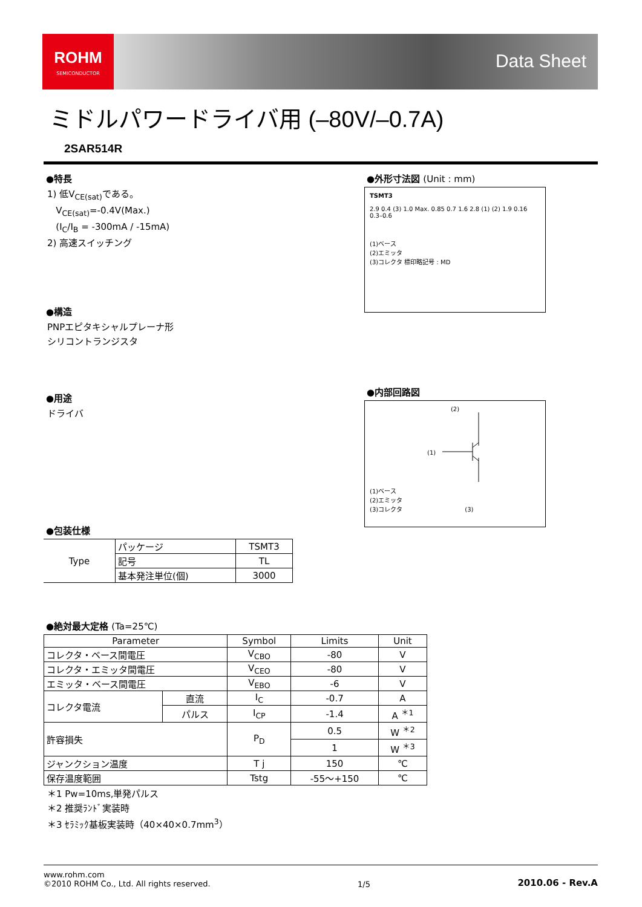ROHM
SEMICONDUCTOR
Data Sheet
ミドルパワードライバ用 (–80V/–0.7A)
2SAR514R
●特長
1) 低V<sub>CE(sat)</sub>である。
V<sub>CE(sat)</sub>=-0.4V(Max.)
(I<sub>C</sub>/I<sub>B</sub> = -300mA / -15mA)
2) 高速スイッチング
●構造
PNPエピタキシャルプレーナ形
シリコントランジスタ
●用途
ドライバ
●包装仕様
| Type | パッケージ | TSMT3 |
| | 記号 | TL |
| | 基本発注単位(個) | 3000 |
●外形寸法図 (Unit : mm)
TSMT3
2.9 0.4 (3) 1.0 Max. 0.85 0.7 1.6 2.8 (1) (2) 1.9 0.16 0.3–0.6
(1)ベース
(2)エミッタ
(3)コレクタ 標印略記号 : MD
●内部回路図
(2)
(1)
(1)ベース
(2)エミッタ
(3)コレクタ (3)
●絶対最大定格 (Ta=25℃)
| Parameter | | Symbol | Limits | Unit |
| --- | --- | --- | --- | --- |
| コレクタ・ベース間電圧 | | V<sub>CBO</sub> | -80 | V |
| コレクタ・エミッタ間電圧 | | V<sub>CEO</sub> | -80 | V |
| エミッタ・ベース間電圧 | | V<sub>EBO</sub> | -6 | V |
| コレクタ電流 | 直流 | I<sub>C</sub> | -0.7 | A |
| | パルス | I<sub>CP</sub> | -1.4 | A <sup>＊1</sup> |
| 許容損失 | | P<sub>D</sub> | 0.5 | W <sup>＊2</sup> |
| | | | 1 | W <sup>＊3</sup> |
| ジャンクション温度 | | T j | 150 | ℃ |
| 保存温度範囲 | | Tstg | -55～+150 | ℃ |
＊1 Pw=10ms,単発パルス
＊2 推奨ﾗﾝﾄﾞ実装時
＊3 ｾﾗﾐｯｸ基板実装時（40×40×0.7mm<sup>3</sup>）
www.rohm.com
©2010 ROHM Co., Ltd. All rights reserved.
1/5
2010.06 - Rev.A